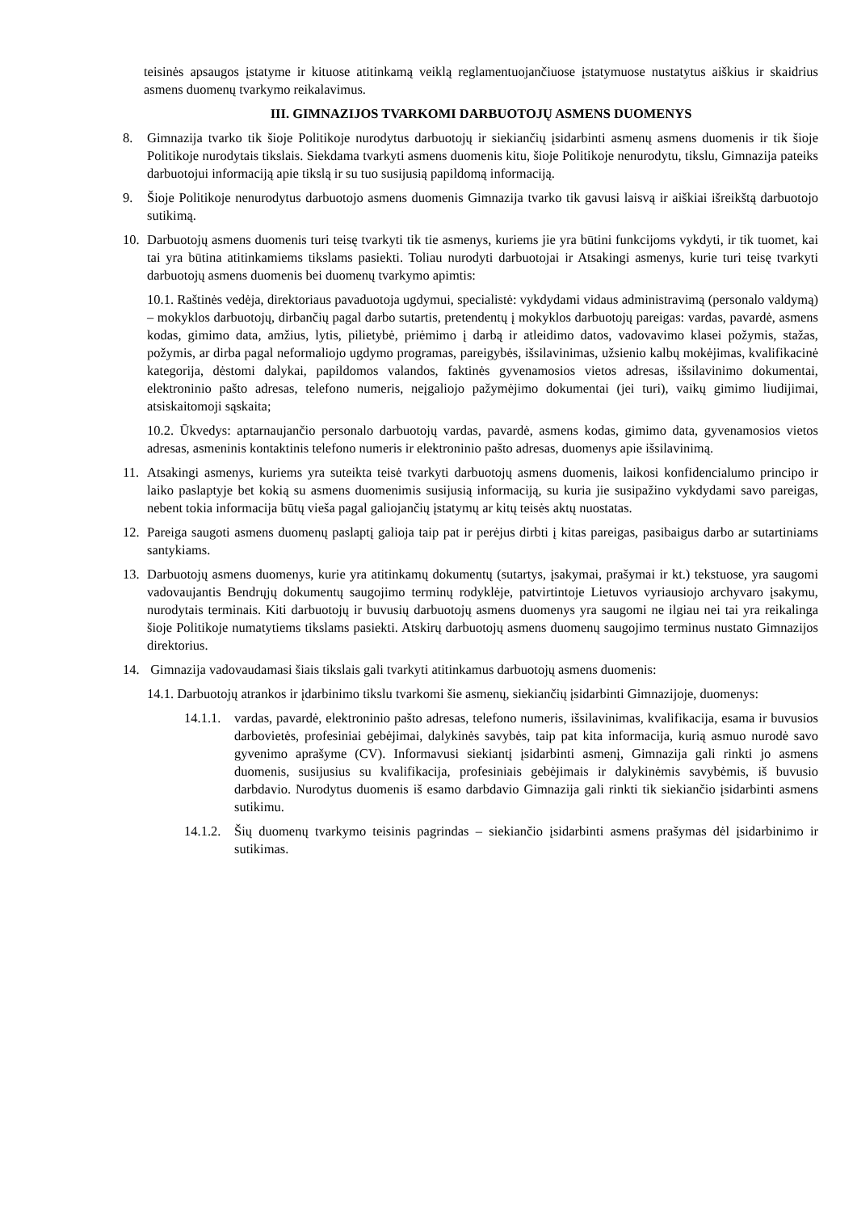teisinės apsaugos įstatyme ir kituose atitinkamą veiklą reglamentuojančiuose įstatymuose nustatytus aiškius ir skaidrius asmens duomenų tvarkymo reikalavimus.
III. GIMNAZIJOS TVARKOMI DARBUOTOJŲ ASMENS DUOMENYS
8. Gimnazija tvarko tik šioje Politikoje nurodytus darbuotojų ir siekiančių įsidarbinti asmenų asmens duomenis ir tik šioje Politikoje nurodytais tikslais. Siekdama tvarkyti asmens duomenis kitu, šioje Politikoje nenurodytu, tikslu, Gimnazija pateiks darbuotojui informaciją apie tikslą ir su tuo susijusią papildomą informaciją.
9. Šioje Politikoje nenurodytus darbuotojo asmens duomenis Gimnazija tvarko tik gavusi laisvą ir aiškiai išreikštą darbuotojo sutikimą.
10. Darbuotojų asmens duomenis turi teisę tvarkyti tik tie asmenys, kuriems jie yra būtini funkcijoms vykdyti, ir tik tuomet, kai tai yra būtina atitinkamiems tikslams pasiekti. Toliau nurodyti darbuotojai ir Atsakingi asmenys, kurie turi teisę tvarkyti darbuotojų asmens duomenis bei duomenų tvarkymo apimtis:
10.1. Raštinės vedėja, direktoriaus pavaduotoja ugdymui, specialistė: vykdydami vidaus administravimą (personalo valdymą) – mokyklos darbuotojų, dirbančių pagal darbo sutartis, pretendentų į mokyklos darbuotojų pareigas: vardas, pavardė, asmens kodas, gimimo data, amžius, lytis, pilietybė, priėmimo į darbą ir atleidimo datos, vadovavimo klasei požymis, stažas, požymis, ar dirba pagal neformaliojo ugdymo programas, pareigybės, išsilavinimas, užsienio kalbų mokėjimas, kvalifikacinė kategorija, dėstomi dalykai, papildomos valandos, faktinės gyvenamosios vietos adresas, išsilavinimo dokumentai, elektroninio pašto adresas, telefono numeris, neįgaliojo pažymėjimo dokumentai (jei turi), vaikų gimimo liudijimai, atsiskaitomoji sąskaita;
10.2. Ūkvedys: aptarnaujančio personalo darbuotojų vardas, pavardė, asmens kodas, gimimo data, gyvenamosios vietos adresas, asmeninis kontaktinis telefono numeris ir elektroninio pašto adresas, duomenys apie išsilavinimą.
11. Atsakingi asmenys, kuriems yra suteikta teisė tvarkyti darbuotojų asmens duomenis, laikosi konfidencialumo principo ir laiko paslaptyje bet kokią su asmens duomenimis susijusią informaciją, su kuria jie susipažino vykdydami savo pareigas, nebent tokia informacija būtų vieša pagal galiojančių įstatymų ar kitų teisės aktų nuostatas.
12. Pareiga saugoti asmens duomenų paslaptį galioja taip pat ir perėjus dirbti į kitas pareigas, pasibaigus darbo ar sutartiniams santykiams.
13. Darbuotojų asmens duomenys, kurie yra atitinkamų dokumentų (sutartys, įsakymai, prašymai ir kt.) tekstuose, yra saugomi vadovaujantis Bendrųjų dokumentų saugojimo terminų rodyklėje, patvirtintoje Lietuvos vyriausiojo archyvaro įsakymu, nurodytais terminais. Kiti darbuotojų ir buvusių darbuotojų asmens duomenys yra saugomi ne ilgiau nei tai yra reikalinga šioje Politikoje numatytiems tikslams pasiekti. Atskirų darbuotojų asmens duomenų saugojimo terminus nustato Gimnazijos direktorius.
14. Gimnazija vadovaudamasi šiais tikslais gali tvarkyti atitinkamus darbuotojų asmens duomenis:
14.1. Darbuotojų atrankos ir įdarbinimo tikslu tvarkomi šie asmenų, siekiančių įsidarbinti Gimnazijoje, duomenys:
14.1.1.
vardas, pavardė, elektroninio pašto adresas, telefono numeris, išsilavinimas, kvalifikacija, esama ir buvusios darbovietės, profesiniai gebėjimai, dalykinės savybės, taip pat kita informacija, kurią asmuo nurodė savo gyvenimo aprašyme (CV). Informavusi siekiantį įsidarbinti asmenį, Gimnazija gali rinkti jo asmens duomenis, susijusius su kvalifikacija, profesiniais gebėjimais ir dalykinėmis savybėmis, iš buvusio darbdavio. Nurodytus duomenis iš esamo darbdavio Gimnazija gali rinkti tik siekiančio įsidarbinti asmens sutikimu.
14.1.2.
Šių duomenų tvarkymo teisinis pagrindas – siekiančio įsidarbinti asmens prašymas dėl įsidarbinimo ir sutikimas.